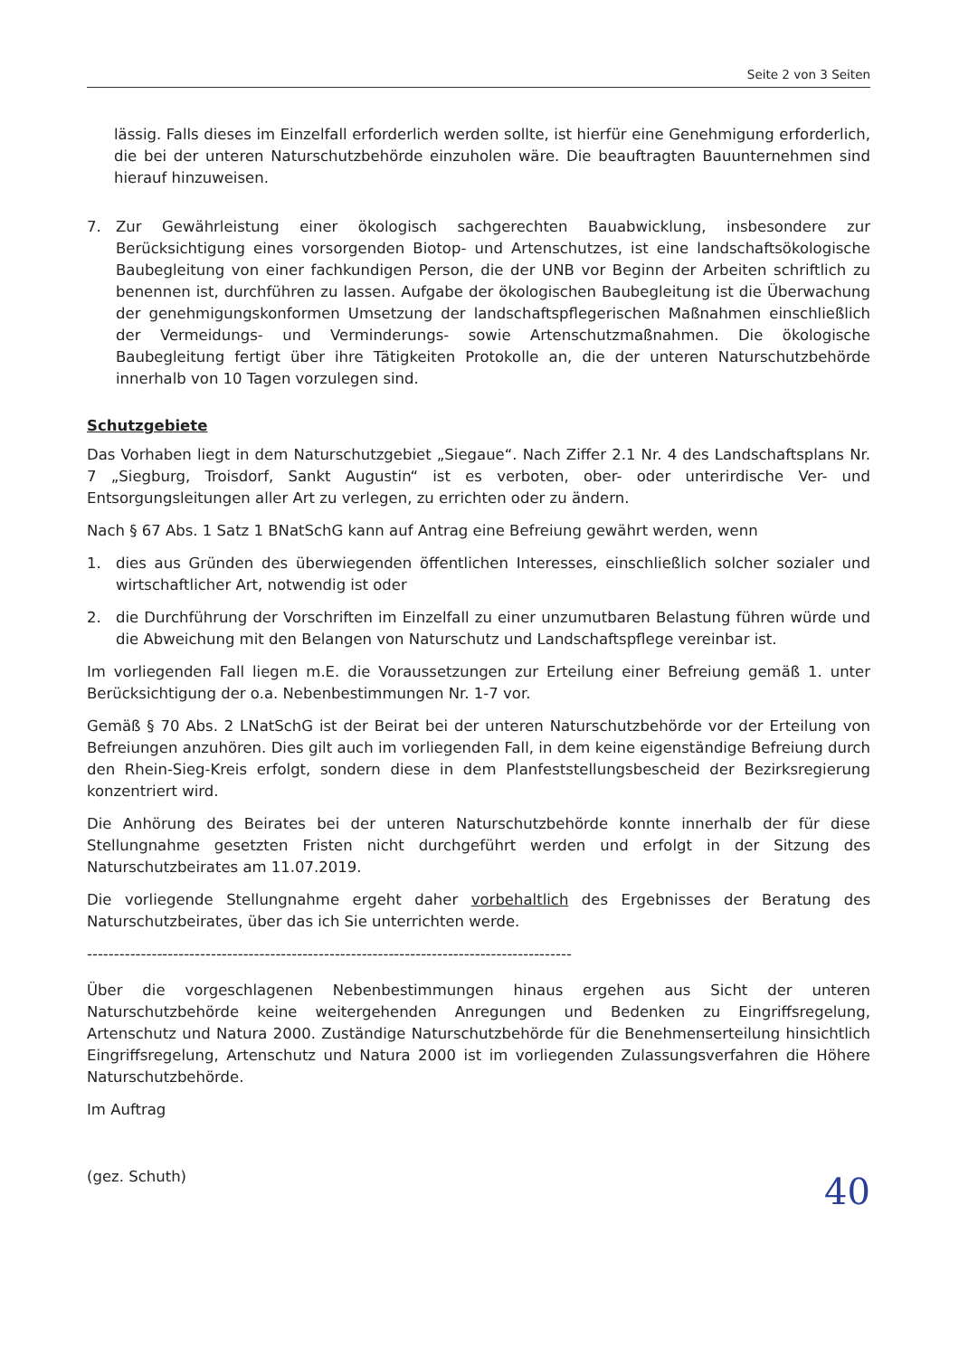Seite 2 von 3 Seiten
lässig. Falls dieses im Einzelfall erforderlich werden sollte, ist hierfür eine Genehmigung erforderlich, die bei der unteren Naturschutzbehörde einzuholen wäre. Die beauftragten Bauunternehmen sind hierauf hinzuweisen.
7. Zur Gewährleistung einer ökologisch sachgerechten Bauabwicklung, insbesondere zur Berücksichtigung eines vorsorgenden Biotop- und Artenschutzes, ist eine landschaftsökologische Baubegleitung von einer fachkundigen Person, die der UNB vor Beginn der Arbeiten schriftlich zu benennen ist, durchführen zu lassen. Aufgabe der ökologischen Baubegleitung ist die Überwachung der genehmigungskonformen Umsetzung der landschaftspflegerischen Maßnahmen einschließlich der Vermeidungs- und Verminderungs- sowie Artenschutzmaßnahmen. Die ökologische Baubegleitung fertigt über ihre Tätigkeiten Protokolle an, die der unteren Naturschutzbehörde innerhalb von 10 Tagen vorzulegen sind.
Schutzgebiete
Das Vorhaben liegt in dem Naturschutzgebiet „Siegaue“. Nach Ziffer 2.1 Nr. 4 des Landschaftsplans Nr. 7 „Siegburg, Troisdorf, Sankt Augustin“ ist es verboten, ober- oder unterirdische Ver- und Entsorgungsleitungen aller Art zu verlegen, zu errichten oder zu ändern.
Nach § 67 Abs. 1 Satz 1 BNatSchG kann auf Antrag eine Befreiung gewährt werden, wenn
1. dies aus Gründen des überwiegenden öffentlichen Interesses, einschließlich solcher sozialer und wirtschaftlicher Art, notwendig ist oder
2. die Durchführung der Vorschriften im Einzelfall zu einer unzumutbaren Belastung führen würde und die Abweichung mit den Belangen von Naturschutz und Landschaftspflege vereinbar ist.
Im vorliegenden Fall liegen m.E. die Voraussetzungen zur Erteilung einer Befreiung gemäß 1. unter Berücksichtigung der o.a. Nebenbestimmungen Nr. 1-7 vor.
Gemäß § 70 Abs. 2 LNatSchG ist der Beirat bei der unteren Naturschutzbehörde vor der Erteilung von Befreiungen anzuhören. Dies gilt auch im vorliegenden Fall, in dem keine eigenständige Befreiung durch den Rhein-Sieg-Kreis erfolgt, sondern diese in dem Planfeststellungsbescheid der Bezirksregierung konzentriert wird.
Die Anhörung des Beirates bei der unteren Naturschutzbehörde konnte innerhalb der für diese Stellungnahme gesetzten Fristen nicht durchgeführt werden und erfolgt in der Sitzung des Naturschutzbeirates am 11.07.2019.
Die vorliegende Stellungnahme ergeht daher vorbehaltlich des Ergebnisses der Beratung des Naturschutzbeirates, über das ich Sie unterrichten werde.
------------------------------------------------------------------------------------------
Über die vorgeschlagenen Nebenbestimmungen hinaus ergehen aus Sicht der unteren Naturschutzbehörde keine weitergehenden Anregungen und Bedenken zu Eingriffsregelung, Artenschutz und Natura 2000. Zuständige Naturschutzbehörde für die Benehmenserteilung hinsichtlich Eingriffsregelung, Artenschutz und Natura 2000 ist im vorliegenden Zulassungsverfahren die Höhere Naturschutzbehörde.
Im Auftrag
(gez. Schuth)
40